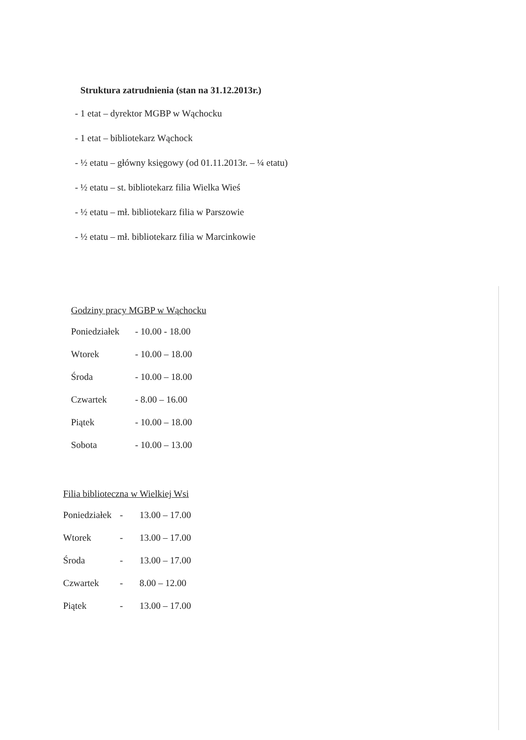Struktura zatrudnienia (stan na 31.12.2013r.)
- 1 etat – dyrektor MGBP w Wąchocku
- 1 etat – bibliotekarz Wąchock
- ½ etatu – główny księgowy (od 01.11.2013r. – ¼ etatu)
- ½ etatu – st. bibliotekarz filia Wielka Wieś
- ½ etatu – mł. bibliotekarz filia w Parszowie
- ½ etatu – mł. bibliotekarz filia w Marcinkowie
Godziny pracy MGBP w Wąchocku
| Poniedziałek | - 10.00 - 18.00 |
| Wtorek | - 10.00 – 18.00 |
| Środa | - 10.00 – 18.00 |
| Czwartek | - 8.00 – 16.00 |
| Piątek | - 10.00 – 18.00 |
| Sobota | - 10.00 – 13.00 |
Filia biblioteczna w Wielkiej Wsi
| Poniedziałek | - | 13.00 – 17.00 |
| Wtorek | - | 13.00 – 17.00 |
| Środa | - | 13.00 – 17.00 |
| Czwartek | - | 8.00 – 12.00 |
| Piątek | - | 13.00 – 17.00 |